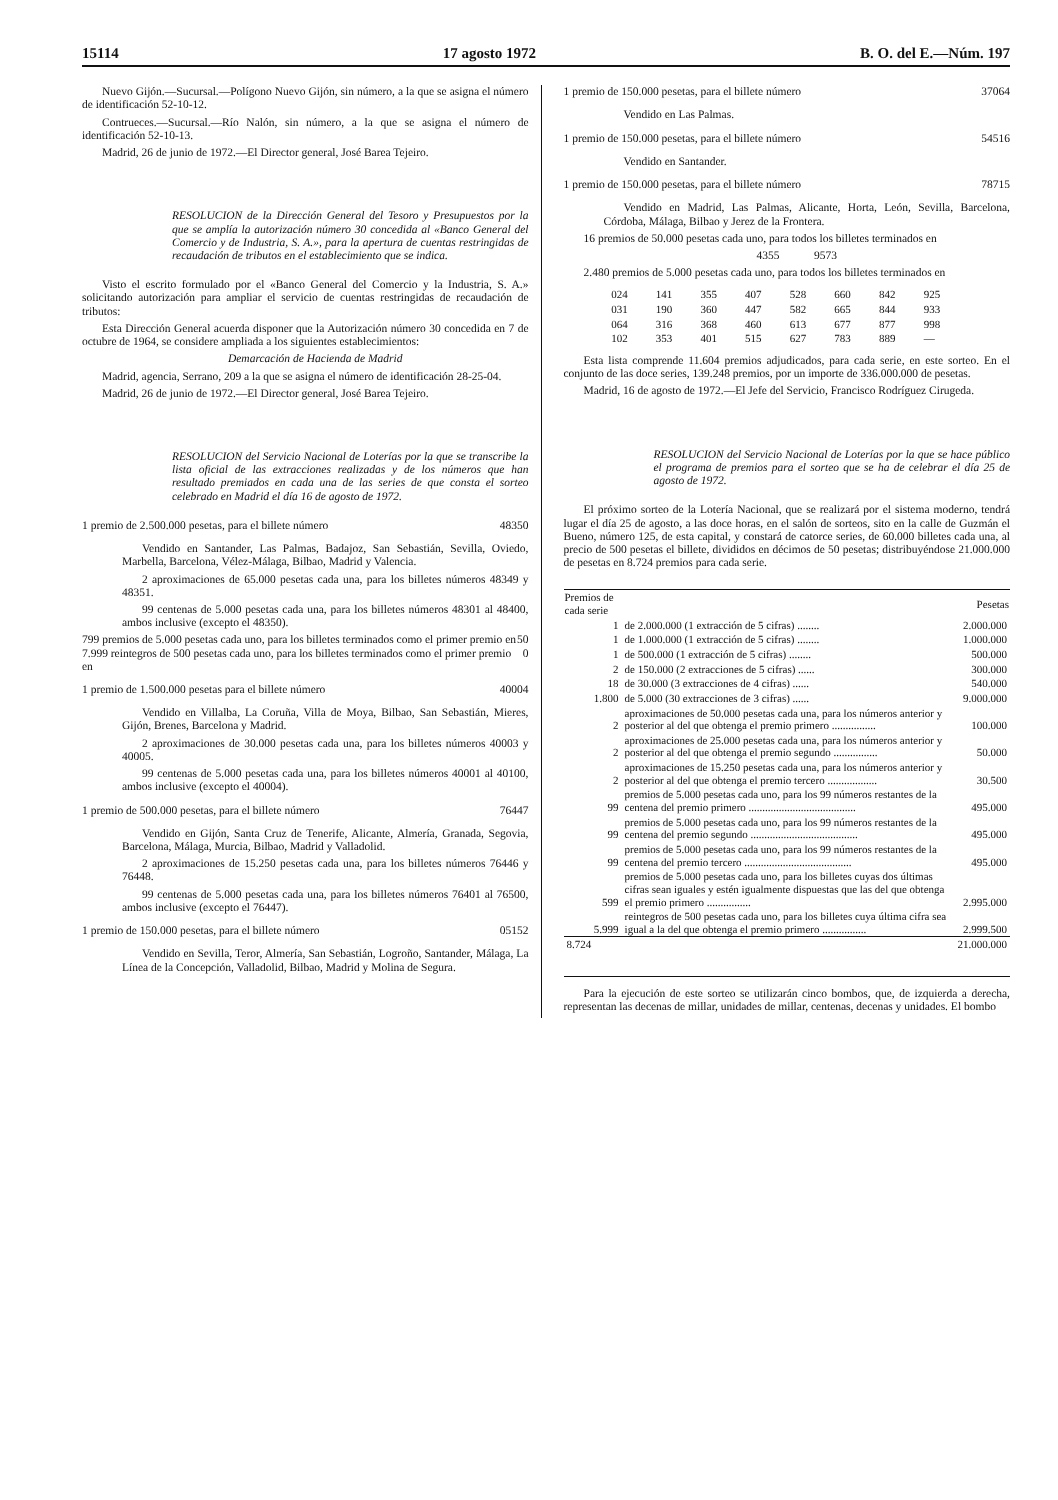15114 17 agosto 1972 B. O. del E.—Núm. 197
Nuevo Gijón.—Sucursal.—Polígono Nuevo Gijón, sin número, a la que se asigna el número de identificación 52-10-12.
Contrueces.—Sucursal.—Río Nalón, sin número, a la que se asigna el número de identificación 52-10-13.
Madrid, 26 de junio de 1972.—El Director general, José Barea Tejeiro.
RESOLUCION de la Dirección General del Tesoro y Presupuestos por la que se amplía la autorización número 30 concedida al «Banco General del Comercio y de Industria, S. A.», para la apertura de cuentas restringidas de recaudación de tributos en el establecimiento que se indica.
Visto el escrito formulado por el «Banco General del Comercio y la Industria, S. A.» solicitando autorización para ampliar el servicio de cuentas restringidas de recaudación de tributos:
Esta Dirección General acuerda disponer que la Autorización número 30 concedida en 7 de octubre de 1964, se considere ampliada a los siguientes establecimientos:
Demarcación de Hacienda de Madrid
Madrid, agencia, Serrano, 209 a la que se asigna el número de identificación 28-25-04.
Madrid, 26 de junio de 1972.—El Director general, José Barea Tejeiro.
RESOLUCION del Servicio Nacional de Loterías por la que se transcribe la lista oficial de las extracciones realizadas y de los números que han resultado premiados en cada una de las series de que consta el sorteo celebrado en Madrid el día 16 de agosto de 1972.
1 premio de 2.500.000 pesetas, para el billete número 48350
Vendido en Santander, Las Palmas, Badajoz, San Sebastián, Sevilla, Oviedo, Marbella, Barcelona, Vélez-Málaga, Bilbao, Madrid y Valencia.
2 aproximaciones de 65.000 pesetas cada una, para los billetes números 48349 y 48351.
99 centenas de 5.000 pesetas cada una, para los billetes números 48301 al 48400, ambos inclusive (excepto el 48350).
799 premios de 5.000 pesetas cada uno, para los billetes terminados como el primer premio en 50
7.999 reintegros de 500 pesetas cada uno, para los billetes terminados como el primer premio en 0
1 premio de 1.500.000 pesetas para el billete número 40004
Vendido en Villalba, La Coruña, Villa de Moya, Bilbao, San Sebastián, Mieres, Gijón, Brenes, Barcelona y Madrid.
2 aproximaciones de 30.000 pesetas cada una, para los billetes números 40003 y 40005.
99 centenas de 5.000 pesetas cada una, para los billetes números 40001 al 40100, ambos inclusive (excepto el 40004).
1 premio de 500.000 pesetas, para el billete número 76447
Vendido en Gijón, Santa Cruz de Tenerife, Alicante, Almería, Granada, Segovia, Barcelona, Málaga, Murcia, Bilbao, Madrid y Valladolid.
2 aproximaciones de 15.250 pesetas cada una, para los billetes números 76446 y 76448.
99 centenas de 5.000 pesetas cada una, para los billetes números 76401 al 76500, ambos inclusive (excepto el 76447).
1 premio de 150.000 pesetas, para el billete número 05152
Vendido en Sevilla, Teror, Almería, San Sebastián, Logroño, Santander, Málaga, La Línea de la Concepción, Valladolid, Bilbao, Madrid y Molina de Segura.
1 premio de 150.000 pesetas, para el billete número 37064
Vendido en Las Palmas.
1 premio de 150.000 pesetas, para el billete número 54516
Vendido en Santander.
1 premio de 150.000 pesetas, para el billete número 78715
Vendido en Madrid, Las Palmas, Alicante, Horta, León, Sevilla, Barcelona, Córdoba, Málaga, Bilbao y Jerez de la Frontera.
16 premios de 50.000 pesetas cada uno, para todos los billetes terminados en
4355 9573
2.480 premios de 5.000 pesetas cada uno, para todos los billetes terminados en
| 024 | 141 | 355 | 407 | 528 | 660 | 842 | 925 |
| 031 | 190 | 360 | 447 | 582 | 665 | 844 | 933 |
| 064 | 316 | 368 | 460 | 613 | 677 | 877 | 998 |
| 102 | 353 | 401 | 515 | 627 | 783 | 889 | — |
Esta lista comprende 11.604 premios adjudicados, para cada serie, en este sorteo. En el conjunto de las doce series, 139.248 premios, por un importe de 336.000.000 de pesetas.
Madrid, 16 de agosto de 1972.—El Jefe del Servicio, Francisco Rodríguez Cirugeda.
RESOLUCION del Servicio Nacional de Loterías por la que se hace público el programa de premios para el sorteo que se ha de celebrar el día 25 de agosto de 1972.
El próximo sorteo de la Lotería Nacional, que se realizará por el sistema moderno, tendrá lugar el día 25 de agosto, a las doce horas, en el salón de sorteos, sito en la calle de Guzmán el Bueno, número 125, de esta capital, y constará de catorce series, de 60.000 billetes cada una, al precio de 500 pesetas el billete, divididos en décimos de 50 pesetas; distribuyéndose 21.000.000 de pesetas en 8.724 premios para cada serie.
| Premios de cada serie | | Pesetas |
| --- | --- | --- |
| 1 | de 2.000.000 (1 extracción de 5 cifras) ........ | 2.000.000 |
| 1 | de 1.000.000 (1 extracción de 5 cifras) ........ | 1.000.000 |
| 1 | de 500.000 (1 extracción de 5 cifras) ........ | 500.000 |
| 2 | de 150.000 (2 extracciones de 5 cifras) ...... | 300.000 |
| 18 | de 30.000 (3 extracciones de 4 cifras) ...... | 540.000 |
| 1.800 | de 5.000 (30 extracciones de 3 cifras) ...... | 9.000.000 |
| 2 | aproximaciones de 50.000 pesetas cada una, para los números anterior y posterior al del que obtenga el premio primero ................ | 100.000 |
| 2 | aproximaciones de 25.000 pesetas cada una, para los números anterior y posterior al del que obtenga el premio segundo ................ | 50.000 |
| 2 | aproximaciones de 15.250 pesetas cada una, para los números anterior y posterior al del que obtenga el premio tercero .................. | 30.500 |
| 99 | premios de 5.000 pesetas cada uno, para los 99 números restantes de la centena del premio primero ....................................... | 495.000 |
| 99 | premios de 5.000 pesetas cada uno, para los 99 números restantes de la centena del premio segundo ....................................... | 495.000 |
| 99 | premios de 5.000 pesetas cada uno, para los 99 números restantes de la centena del premio tercero ....................................... | 495.000 |
| 599 | premios de 5.000 pesetas cada uno, para los billetes cuyas dos últimas cifras sean iguales y estén igualmente dispuestas que las del que obtenga el premio primero ................ | 2.995.000 |
| 5.999 | reintegros de 500 pesetas cada uno, para los billetes cuya última cifra sea igual a la del que obtenga el premio primero ................ | 2.999.500 |
| 8.724 | | 21.000.000 |
Para la ejecución de este sorteo se utilizarán cinco bombos, que, de izquierda a derecha, representan las decenas de millar, unidades de millar, centenas, decenas y unidades. El bombo